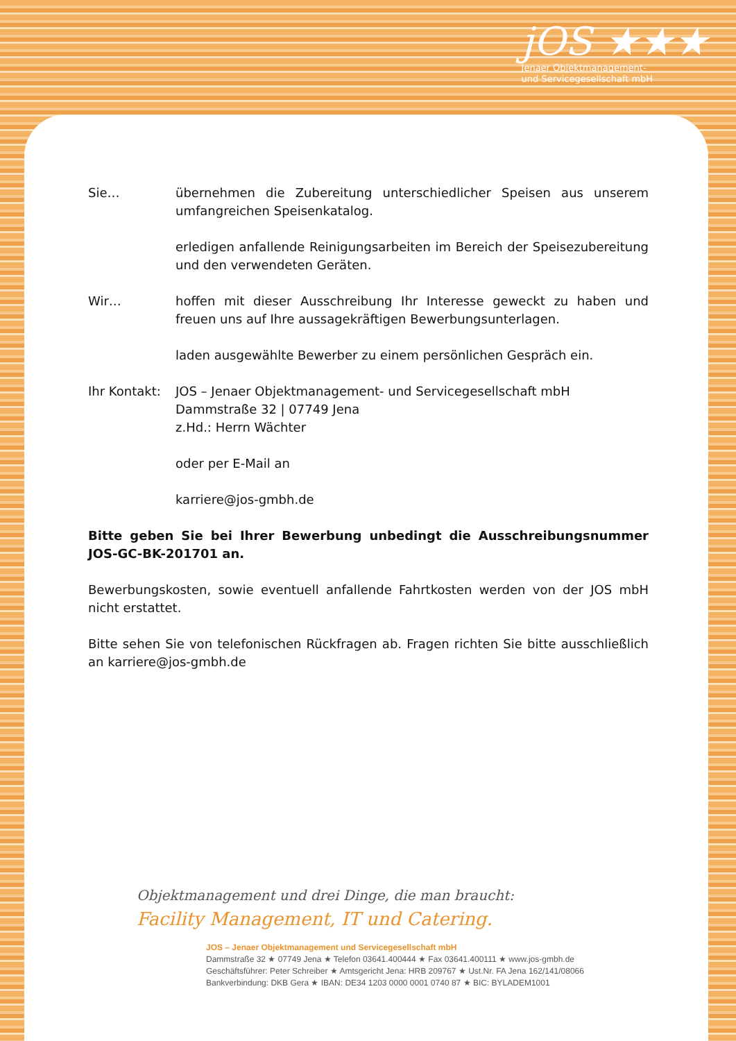jOS ★★★
Jenaer Objektmanagement-
und Servicegesellschaft mbH
Sie… übernehmen die Zubereitung unterschiedlicher Speisen aus unserem umfangreichen Speisenkatalog.
erledigen anfallende Reinigungsarbeiten im Bereich der Speisezubereitung und den verwendeten Geräten.
Wir… hoffen mit dieser Ausschreibung Ihr Interesse geweckt zu haben und freuen uns auf Ihre aussagekräftigen Bewerbungsunterlagen.
laden ausgewählte Bewerber zu einem persönlichen Gespräch ein.
Ihr Kontakt:
JOS – Jenaer Objektmanagement- und Servicegesellschaft mbH
Dammstraße 32 | 07749 Jena
z.Hd.: Herrn Wächter
oder per E-Mail an
karriere@jos-gmbh.de
Bitte geben Sie bei Ihrer Bewerbung unbedingt die Ausschreibungsnummer JOS-GC-BK-201701 an.
Bewerbungskosten, sowie eventuell anfallende Fahrtkosten werden von der JOS mbH nicht erstattet.
Bitte sehen Sie von telefonischen Rückfragen ab. Fragen richten Sie bitte ausschließlich an karriere@jos-gmbh.de
Objektmanagement und drei Dinge, die man braucht:
Facility Management, IT und Catering.
JOS – Jenaer Objektmanagement und Servicegesellschaft mbH
Dammstraße 32 ★ 07749 Jena ★ Telefon 03641.400444 ★ Fax 03641.400111 ★ www.jos-gmbh.de
Geschäftsführer: Peter Schreiber ★ Amtsgericht Jena: HRB 209767 ★ Ust.Nr. FA Jena 162/141/08066
Bankverbindung: DKB Gera ★ IBAN: DE34 1203 0000 0001 0740 87 ★ BIC: BYLADEM1001